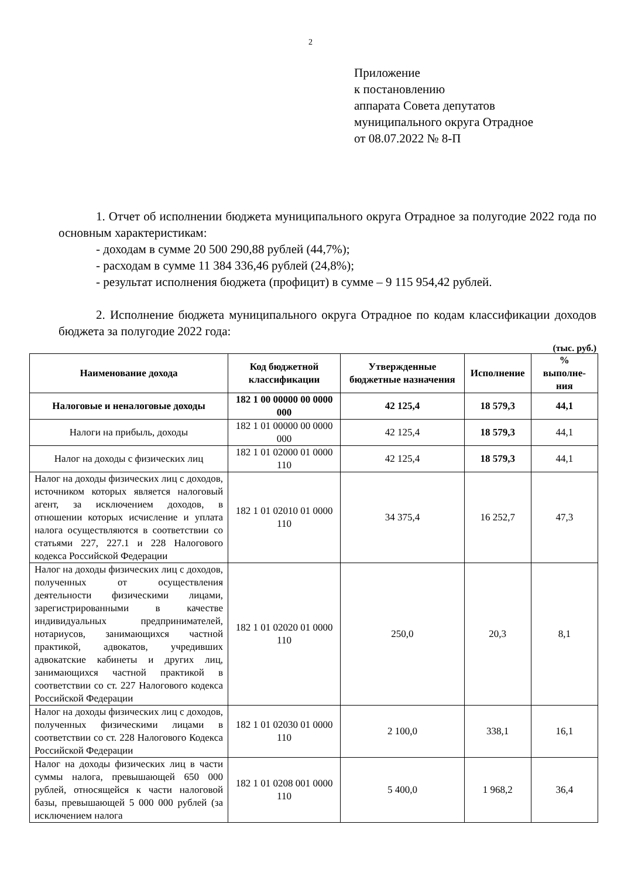2
Приложение
к постановлению
аппарата Совета депутатов
муниципального округа Отрадное
от 08.07.2022 № 8-П
1. Отчет об исполнении бюджета муниципального округа Отрадное за полугодие 2022 года по основным характеристикам:
- доходам в сумме 20 500 290,88 рублей (44,7%);
- расходам в сумме 11 384 336,46 рублей (24,8%);
- результат исполнения бюджета (профицит) в сумме – 9 115 954,42 рублей.
2. Исполнение бюджета муниципального округа Отрадное по кодам классификации доходов бюджета за полугодие 2022 года:
(тыс. руб.)
| Наименование дохода | Код бюджетной классификации | Утвержденные бюджетные назначения | Исполнение | % выполне-ния |
| --- | --- | --- | --- | --- |
| Налоговые и неналоговые доходы | 182 1 00 00000 00 0000 000 | 42 125,4 | 18 579,3 | 44,1 |
| Налоги на прибыль, доходы | 182 1 01 00000 00 0000 000 | 42 125,4 | 18 579,3 | 44,1 |
| Налог на доходы с физических лиц | 182 1 01 02000 01 0000 110 | 42 125,4 | 18 579,3 | 44,1 |
| Налог на доходы физических лиц с доходов, источником которых является налоговый агент, за исключением доходов, в отношении которых исчисление и уплата налога осуществляются в соответствии со статьями 227, 227.1 и 228 Налогового кодекса Российской Федерации | 182 1 01 02010 01 0000 110 | 34 375,4 | 16 252,7 | 47,3 |
| Налог на доходы физических лиц с доходов, полученных от осуществления деятельности физическими лицами, зарегистрированными в качестве индивидуальных предпринимателей, нотариусов, занимающихся частной практикой, адвокатов, учредивших адвокатские кабинеты и других лиц, занимающихся частной практикой в соответствии со ст. 227 Налогового кодекса Российской Федерации | 182 1 01 02020 01 0000 110 | 250,0 | 20,3 | 8,1 |
| Налог на доходы физических лиц с доходов, полученных физическими лицами в соответствии со ст. 228 Налогового Кодекса Российской Федерации | 182 1 01 02030 01 0000 110 | 2 100,0 | 338,1 | 16,1 |
| Налог на доходы физических лиц в части суммы налога, превышающей 650 000 рублей, относящейся к части налоговой базы, превышающей 5 000 000 рублей (за исключением налога | 182 1 01 0208 001 0000 110 | 5 400,0 | 1 968,2 | 36,4 |